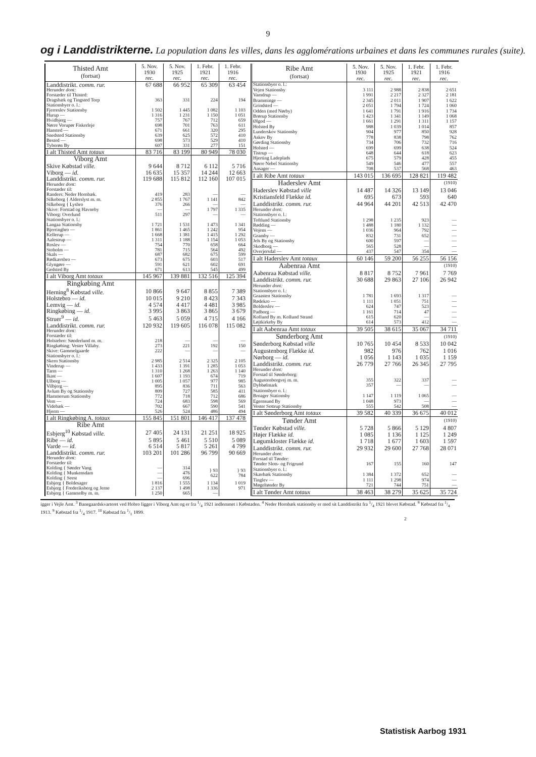9
og i Landdistrikterne. La population dans les villes, dans les agglomérations urbaines et dans les communes rurales (suite).
| Thisted Amt (fortsat) | 5. Nov. 1930 rec. | 5. Nov. 1925 rec. | 1. Febr. 1921 rec. | 1. Febr. 1916 rec. |
| --- | --- | --- | --- | --- |
| Landdistrikt. comm. rur. | 67 688 | 66 952 | 65 309 | 63 454 |
| Herunder dont: Forstæder til Thisted: | | | | |
| Dragsbæk og Tingsted Torp | 363 | 331 | 224 | 194 |
| Stationsbyer o. l.: | | | | |
| Fjerreslev Stationsby | 1 502 | 1 445 | 1 082 | 1 103 |
| Hurup — | 1 316 | 1 231 | 1 150 | 1 051 |
| Hvidbjerg — | 757 | 767 | 712 | 659 |
| Nørre Vorupør Fiskerleje | 698 | 701 | 763 | 611 |
| Hansted — | 671 | 661 | 320 | 295 |
| Snedsted Stationsby | 639 | 625 | 572 | 410 |
| Bested — | 698 | 573 | 529 | 410 |
| Tyborøn By | 607 | 331 | 277 | 151 |
| I alt Thisted Amt totaux | 83 716 | 83 199 | 80 949 | 78 030 |
| Viborg Amt | | | | |
| Skive Købstad ville. | 9 644 | 8 712 | 6 112 | 5 716 |
| Viborg — id. | 16 635 | 15 357 | 14 244 | 12 663 |
| Landdistrikt. comm. rur. | 119 688 | 115 812 | 112 160 | 107 015 |
| Herunder dont: Forstæder til: | | | | |
| Randers: Neder Hornbæk. | 419 | 283 | — | — |
| Silkeborg { Alderslyst m. m. | 2 855 | 1 767 | 1 141 | 842 |
| Silkeborg { Lysbro | 376 | 266 | — | — |
| Skive: Forstad og Havneby | — | — | 1 797 | 1 335 |
| Viborg: Overlund | 511 | 297 | — | — |
| Stationsbyer o. l.: | | | | |
| Langaa Stationsby | 1 721 | 1 531 | 1 473 | 1 341 |
| Bjerringbro — | 1 861 | 1 465 | 1 242 | 954 |
| Kellerup — | 1 668 | 1 381 | 1 415 | 1 292 |
| Aalestrup — | 1 311 | 1 188 | 1 154 | 1 053 |
| Roslev — | 754 | 770 | 658 | 664 |
| Stoholm — | 781 | 715 | 564 | 492 |
| Skals — | 687 | 682 | 675 | 599 |
| Rødkærsbro — | 673 | 675 | 603 | 517 |
| Glyngøre — | 591 | 621 | 602 | 691 |
| Gedsted By | 671 | 613 | 545 | 499 |
| I alt Viborg Amt totaux | 145 967 | 139 881 | 132 516 | 125 394 |
| Ringkøbing Amt | | | | |
| Herning<sup>8</sup> Købstad ville. | 10 866 | 9 647 | 8 855 | 7 389 |
| Holstebro — id. | 10 015 | 9 210 | 8 423 | 7 343 |
| Lemvig — id. | 4 574 | 4 417 | 4 481 | 3 985 |
| Ringkøbing — id. | 3 995 | 3 863 | 3 865 | 3 679 |
| Struer<sup>9</sup> — id. | 5 463 | 5 059 | 4 715 | 4 166 |
| Landdistrikt. comm. rur. | 120 932 | 119 605 | 116 078 | 115 082 |
| Herunder dont: Forstæder til: | | | | |
| Holstebro: Sønderlund m. m. | 218 | — | — | — |
| Ringkøbing: Vester Villaby. | 273 | 221 | 192 | 150 |
| Skive: Gammelgaarde | 222 | — | — | — |
| Stationsbyer o. l.: | | | | |
| Skern Stationsby | 2 985 | 2 514 | 2 325 | 2 105 |
| Vinderup — | 1 433 | 1 391 | 1 285 | 1 053 |
| Tarm — | 1 310 | 1 268 | 1 263 | 1 140 |
| Ikast — | 1 607 | 1 193 | 674 | 719 |
| Ulborg — | 1 005 | 1 057 | 977 | 985 |
| Vilbjerg — | 895 | 836 | 711 | 563 |
| Avlum By og Stationsby | 809 | 727 | 585 | 411 |
| Hammerum Stationsby | 772 | 718 | 712 | 686 |
| Vem — | 724 | 683 | 598 | 569 |
| Videbæk — | 702 | 667 | 590 | 541 |
| Hjerm — | 526 | 524 | 486 | 494 |
| I alt Ringkøbing A. totaux | 155 845 | 151 801 | 146 417 | 137 478 |
| Ribe Amt | | | | |
| Esbjerg<sup>10</sup> Købstad ville. | 27 405 | 24 131 | 21 251 | 18 925 |
| Ribe — id. | 5 895 | 5 461 | 5 510 | 5 089 |
| Varde — id. | 6 514 | 5 817 | 5 261 | 4 799 |
| Landdistrikt. comm. rur. | 103 201 | 101 286 | 96 799 | 90 669 |
| Herunder dont: Forstæder til: | | | | |
| Kolding { Sønder Vang | — | 314 | } 93 622 | } 93 784 |
| Kolding { Munkensdam | — | 476 | | |
| Kolding { Seest | — | 696 | | |
| Esbjerg { Boldesager | 1 816 | 1 555 | 1 134 | 1 019 |
| Esbjerg { Frederiksberg og Jerne | 2 137 | 1 498 | 1 336 | 971 |
| Esbjerg { Gammelby m. m. | 1 250 | 665 | — | |
| Ribe Amt (fortsat) | 5. Nov. 1930 rec. | 5. Nov. 1925 rec. | 1. Febr. 1921 rec. | 1. Febr. 1916 rec. |
| --- | --- | --- | --- | --- |
| Stationsbyer o. l.: | | | | |
| Vejen Stationsby | 3 111 | 2 988 | 2 838 | 2 651 |
| Vamdrup — | 1 991 | 2 217 | 2 327 | 2 181 |
| Bramminge — | 2 345 | 2 011 | 1 907 | 1 622 |
| Grindsted — | 2 051 | 1 794 | 1 724 | 1 060 |
| Odden (med Nørby) | 1 641 | 1 791 | 1 916 | 1 734 |
| Brørup Stationsby | 1 423 | 1 341 | 1 149 | 1 068 |
| Ølgod — | 1 661 | 1 291 | 1 311 | 1 157 |
| Holsted By | 988 | 1 039 | 1 014 | 857 |
| Lunderskov Stationsby | 904 | 977 | 850 | 928 |
| Askov By | 778 | 838 | 798 | 762 |
| Gørding Stationsby | 734 | 706 | 732 | 716 |
| Holsted — | 699 | 699 | 638 | 524 |
| Tistrup — | 648 | 644 | 618 | 623 |
| Hjerting Ladeplads | 675 | 579 | 428 | 455 |
| Nørre Nebel Stationsby | 549 | 546 | 477 | 557 |
| Ansager — | 708 | 537 | 568 | 463 |
| I alt Ribe Amt totaux | 143 015 | 136 695 | 128 821 | 119 482 |
| Haderslev Amt | | | | (1910) |
| Haderslev Købstad ville | 14 487 | 14 326 | 13 149 | 13 046 |
| Kristiansfeld Flække id. | 695 | 673 | 593 | 640 |
| Landdistrikt. comm. rur. | 44 964 | 44 201 | 42 513 | 42 470 |
| Herunder dont: Stationsbyer o. l.: | | | | |
| Toftlund Stationsby | 1 298 | 1 235 | 923 | — |
| Rødding — | 1 488 | 1 180 | 1 132 | — |
| Vojens — | 1 036 | 964 | 792 | — |
| Gramby — | 832 | 731 | 652 | — |
| Jels By og Stationsby | 600 | 597 | — | — |
| Skodborg — | 565 | 528 | — | — |
| Overjersdal — | 437 | 547 | 354 | — |
| I alt Haderslev Amt totaux | 60 146 | 59 200 | 56 255 | 56 156 |
| Aabenraa Amt | | | | (1910) |
| Aabenraa Købstad ville. | 8 817 | 8 752 | 7 961 | 7 769 |
| Landdistrikt. comm. rur. | 30 688 | 29 863 | 27 106 | 26 942 |
| Herunder dont: Stationsbyer o. l.: | | | | |
| Graasten Stationsby | 1 781 | 1 693 | 1 317 | — |
| Rødekro — | 1 111 | 1 051 | 751 | — |
| Bolderslev — | 624 | 747 | 523 | — |
| Padborg — | 1 161 | 714 | 47 | — |
| Kollund By m. Kollund Strand | 615 | 620 | — | — |
| Løjtkirkeby By | 614 | 573 | 412 | — |
| I alt Aabenraa Amt totaux | 39 505 | 38 615 | 35 067 | 34 711 |
| Sønderborg Amt | | | | (1910) |
| Sønderborg Købstad ville | 10 765 | 10 454 | 8 533 | 10 042 |
| Augustenborg Flække id. | 982 | 976 | 762 | 1 016 |
| Nørborg — id. | 1 056 | 1 143 | 1 035 | 1 159 |
| Landdistrikt. comm. rur. | 26 779 | 27 766 | 26 345 | 27 795 |
| Herunder dont: Forstad til Sønderborg: | | | | |
| Augustenborgvej m. m. | 355 | 322 | 337 | — |
| Dybbølmark | 357 | — | — | — |
| Stationsbyer o. l.: | | | | |
| Broager Stationsby | 1 147 | 1 119 | 1 065 | — |
| Egernsund By | 1 048 | 973 | — | — |
| Vester Sottrup Stationsby | 555 | 542 | 508 | — |
| I alt Sønderborg Amt totaux | 39 582 | 40 339 | 36 675 | 40 012 |
| Tønder Amt | | | | (1910) |
| Tønder Købstad ville. | 5 728 | 5 866 | 5 129 | 4 807 |
| Højer Flække id. | 1 085 | 1 136 | 1 125 | 1 249 |
| Løgumkloster Flække id. | 1 718 | 1 677 | 1 603 | 1 597 |
| Landdistrikt. comm. rur. | 29 932 | 29 600 | 27 768 | 28 071 |
| Herunder dont: Forstad til Tønder: | | | | |
| Tønder Slots- og Frigrund | 167 | 155 | 160 | 147 |
| Stationsbyer o. l.: | | | | |
| Skærbæk Stationsby | 1 384 | 1 372 | 652 | — |
| Tinglev — | 1 111 | 1 298 | 974 | — |
| Møgeltønder By | 721 | 744 | 751 | — |
| I alt Tønder Amt totaux | 38 463 | 38 279 | 35 625 | 35 724 |
igger i Vejle Amt. <sup>3</sup> Banegaardskvarteret ved Hobro ligger i Viborg Amt og er fra 1/4 1921 indlemmet i Købstaden. <sup>4</sup> Neder Hornbæk stationsby er med sit Landdistrikt fra 1/4 1921 blevet Købstad. <sup>8</sup> Købstad fra 1/4 1913. <sup>9</sup> Købstad fra 1/4 1917. <sup>10</sup> Købstad fra 1/1 1899.
2
Statistisk Aarbog 1931